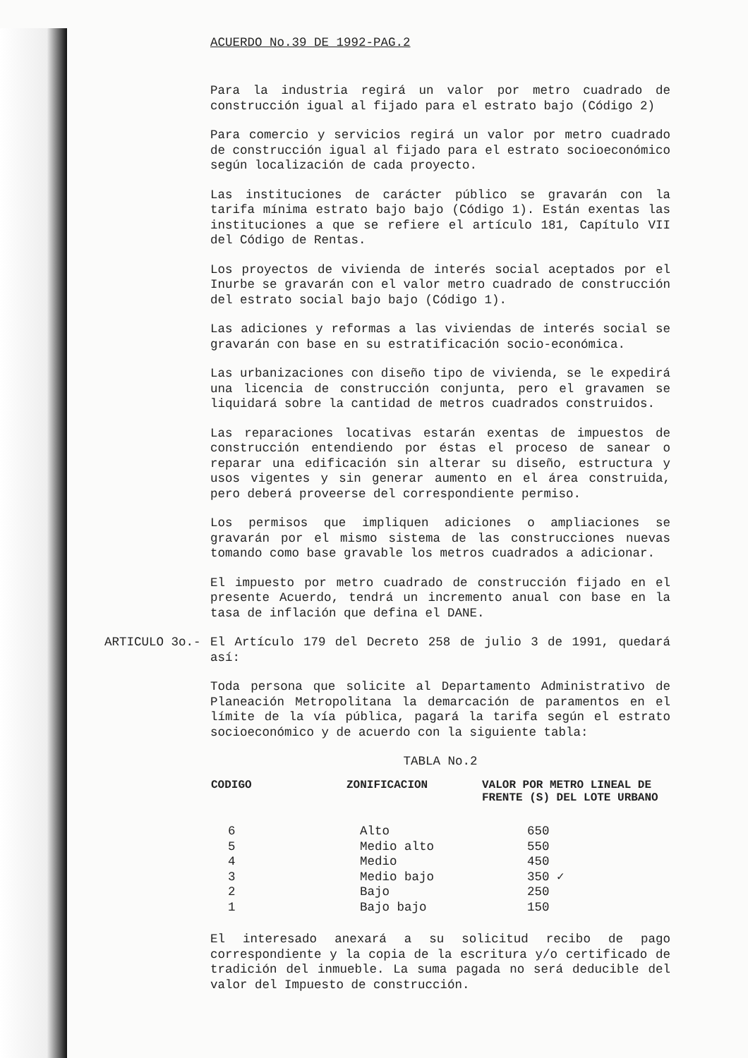ACUERDO No.39 DE 1992-PAG.2
Para la industria regirá un valor por metro cuadrado de construcción igual al fijado para el estrato bajo (Código 2)
Para comercio y servicios regirá un valor por metro cuadrado de construcción igual al fijado para el estrato socioeconómico según localización de cada proyecto.
Las instituciones de carácter público se gravarán con la tarifa mínima estrato bajo bajo (Código 1). Están exentas las instituciones a que se refiere el artículo 181, Capítulo VII del Código de Rentas.
Los proyectos de vivienda de interés social aceptados por el Inurbe se gravarán con el valor metro cuadrado de construcción del estrato social bajo bajo (Código 1).
Las adiciones y reformas a las viviendas de interés social se gravarán con base en su estratificación socio-económica.
Las urbanizaciones con diseño tipo de vivienda, se le expedirá una licencia de construcción conjunta, pero el gravamen se liquidará sobre la cantidad de metros cuadrados construidos.
Las reparaciones locativas estarán exentas de impuestos de construcción entendiendo por éstas el proceso de sanear o reparar una edificación sin alterar su diseño, estructura y usos vigentes y sin generar aumento en el área construida, pero deberá proveerse del correspondiente permiso.
Los permisos que impliquen adiciones o ampliaciones se gravarán por el mismo sistema de las construcciones nuevas tomando como base gravable los metros cuadrados a adicionar.
El impuesto por metro cuadrado de construcción fijado en el presente Acuerdo, tendrá un incremento anual con base en la tasa de inflación que defina el DANE.
ARTICULO 3o.-
El Artículo 179 del Decreto 258 de julio 3 de 1991, quedará así:
Toda persona que solicite al Departamento Administrativo de Planeación Metropolitana la demarcación de paramentos en el límite de la vía pública, pagará la tarifa según el estrato socioeconómico y de acuerdo con la siguiente tabla:
TABLA No.2
| CODIGO | ZONIFICACION | VALOR POR METRO LINEAL DE FRENTE (S) DEL LOTE URBANO |
| --- | --- | --- |
| 6 | Alto | 650 |
| 5 | Medio alto | 550 |
| 4 | Medio | 450 |
| 3 | Medio bajo | 350 ✓ |
| 2 | Bajo | 250 |
| 1 | Bajo bajo | 150 |
El interesado anexará a su solicitud recibo de pago correspondiente y la copia de la escritura y/o certificado de tradición del inmueble. La suma pagada no será deducible del valor del Impuesto de construcción.